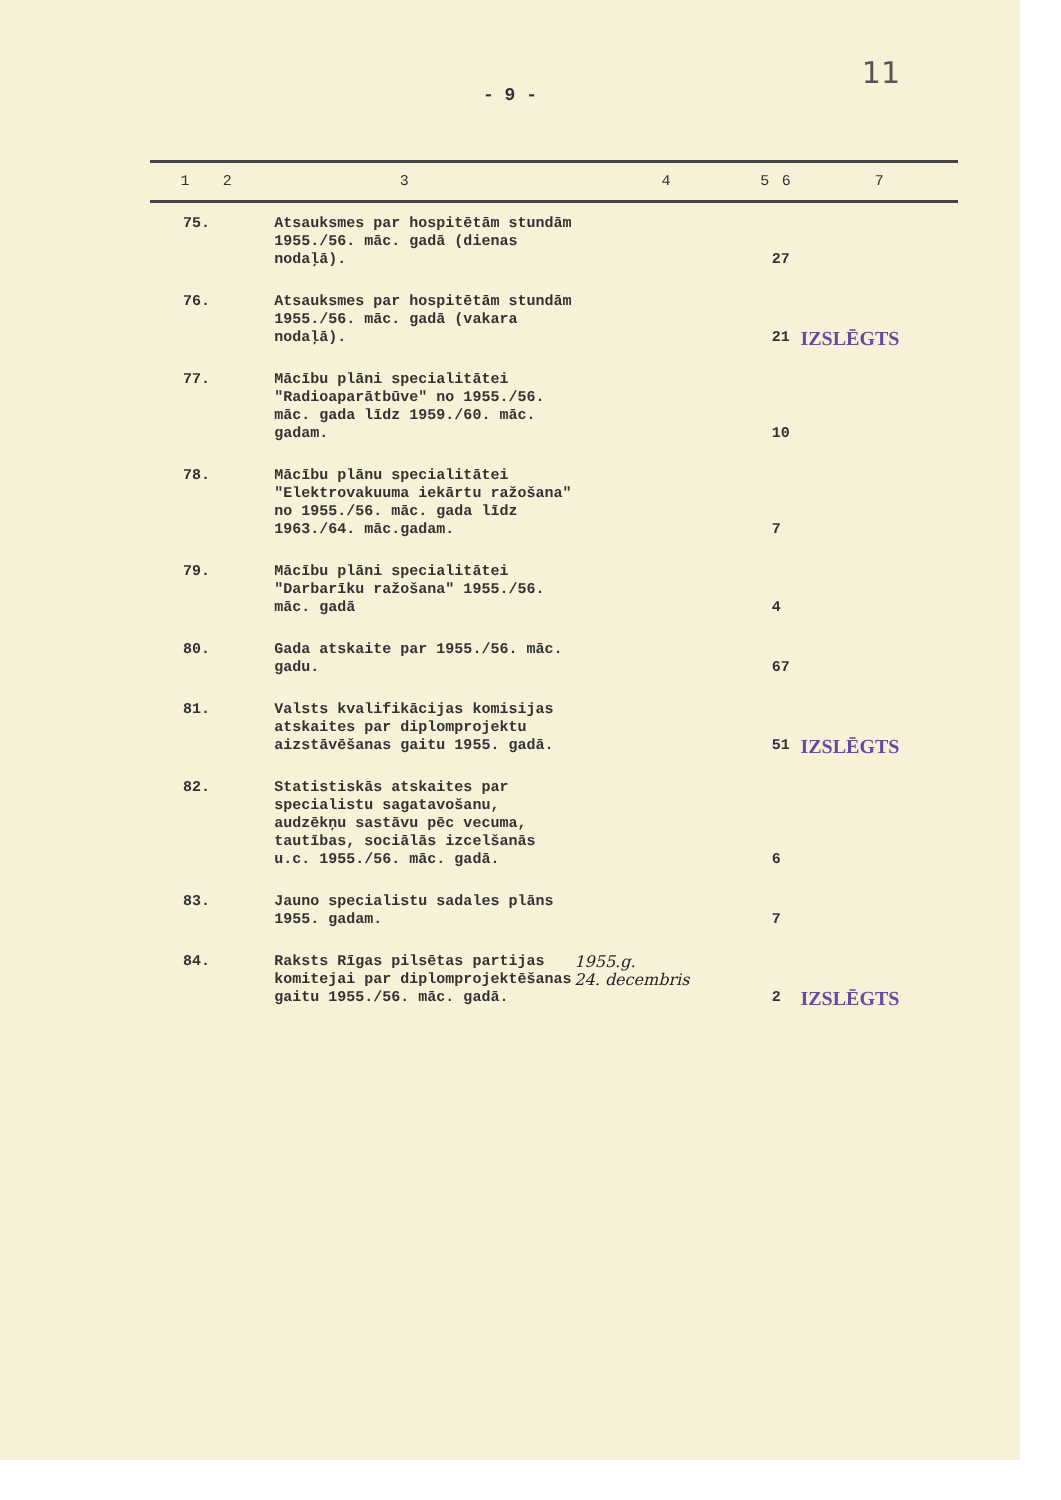11
- 9 -
| 1 | 2 | 3 | 4 | 5 | 6 | 7 |
| --- | --- | --- | --- | --- | --- | --- |
| 75. | | Atsauksmes par hospitētām stundām 1955./56. māc. gadā (dienas nodaļā). | | | 27 | IZSLĒGTS |
| 76. | | Atsauksmes par hospitētām stundām 1955./56. māc. gadā (vakara nodaļā). | | | 21 | |
| 77. | | Mācību plāni specialitātei "Radioaparātbūve" no 1955./56. māc. gada līdz 1959./60. māc. gadam. | | | 10 | |
| 78. | | Mācību plānu specialitātei "Elektrovakuuma iekārtu ražošana" no 1955./56. māc. gada līdz 1963./64. māc.gadam. | | | 7 | |
| 79. | | Mācību plāni specialitātei "Darbarīku ražošana" 1955./56. māc. gadā | | | 4 | |
| 80. | | Gada atskaite par 1955./56. māc. gadu. | | | 67 | |
| 81. | | Valsts kvalifikācijas komisijas atskaites par diplomprojektu aizstāvēšanas gaitu 1955. gadā. | | | 51 | IZSLĒGTS |
| 82. | | Statistiskās atskaites par specialistu sagatavošanu, audzēkņu sastāvu pēc vecuma, tautības, sociālās izcelšanās u.c. 1955./56. māc. gadā. | | | 6 | |
| 83. | | Jauno specialistu sadales plāns 1955. gadam. | | | 7 | IZSLĒGTS |
| 84. | | Raksts Rīgas pilsētas partijas komitejai par diplomprojektēšanas gaitu 1955./56. māc. gadā. | 1955.g. 24. decembris | | 2 | |